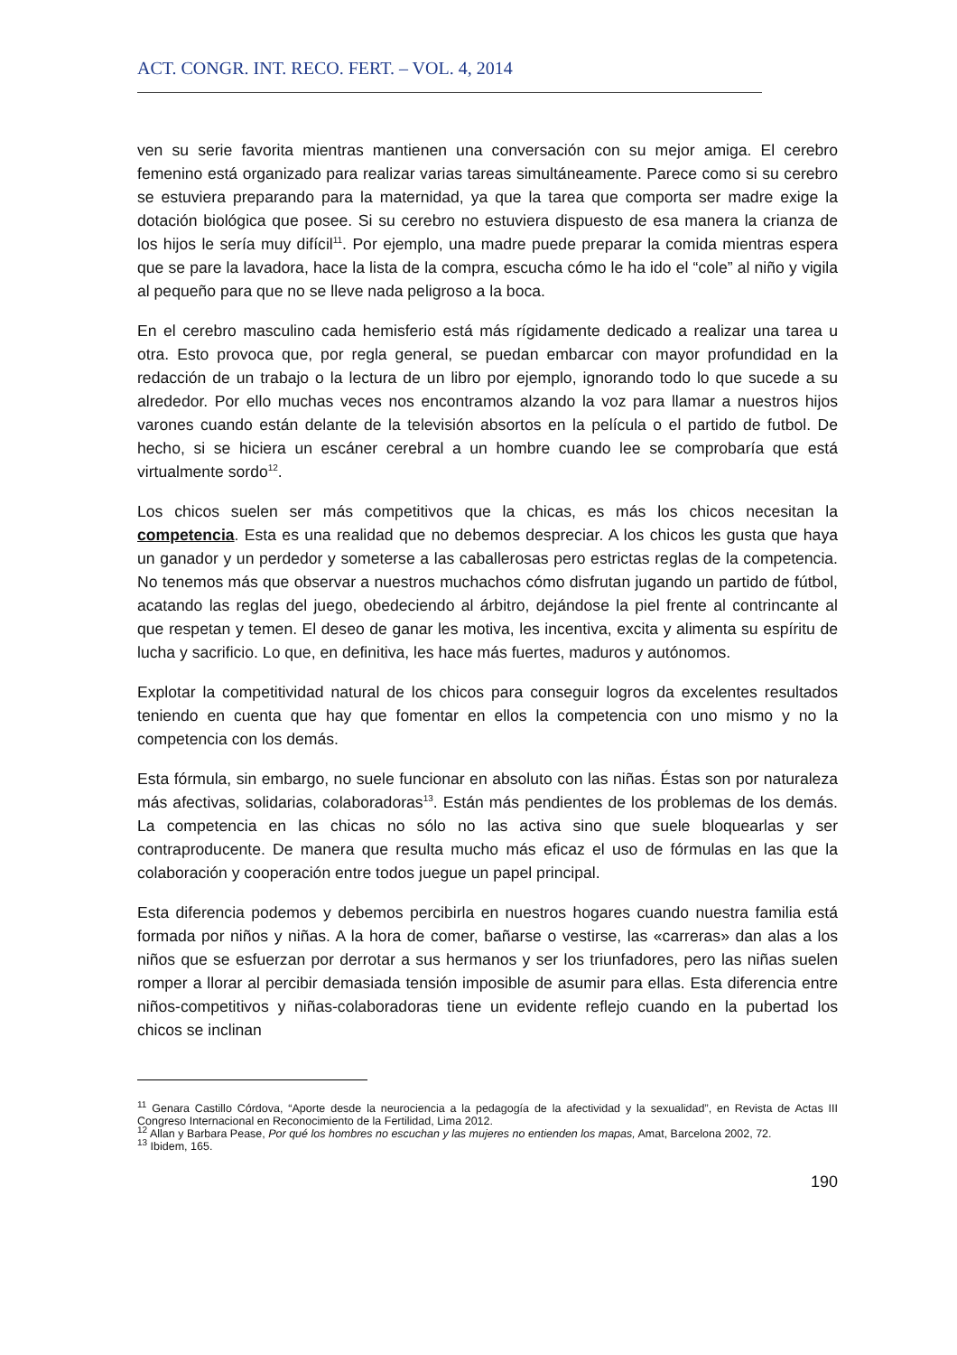ACT. CONGR. INT. RECO. FERT. – VOL. 4, 2014
ven su serie favorita mientras mantienen una conversación con su mejor amiga. El cerebro femenino está organizado para realizar varias tareas simultáneamente. Parece como si su cerebro se estuviera preparando para la maternidad, ya que la tarea que comporta ser madre exige la dotación biológica que posee. Si su cerebro no estuviera dispuesto de esa manera la crianza de los hijos le sería muy difícil<sup>11</sup>. Por ejemplo, una madre puede preparar la comida mientras espera que se pare la lavadora, hace la lista de la compra, escucha cómo le ha ido el “cole” al niño y vigila al pequeño para que no se lleve nada peligroso a la boca.
En el cerebro masculino cada hemisferio está más rígidamente dedicado a realizar una tarea u otra. Esto provoca que, por regla general, se puedan embarcar con mayor profundidad en la redacción de un trabajo o la lectura de un libro por ejemplo, ignorando todo lo que sucede a su alrededor. Por ello muchas veces nos encontramos alzando la voz para llamar a nuestros hijos varones cuando están delante de la televisión absortos en la película o el partido de futbol. De hecho, si se hiciera un escáner cerebral a un hombre cuando lee se comprobaría que está virtualmente sordo<sup>12</sup>.
Los chicos suelen ser más competitivos que la chicas, es más los chicos necesitan la competencia. Esta es una realidad que no debemos despreciar. A los chicos les gusta que haya un ganador y un perdedor y someterse a las caballerosas pero estrictas reglas de la competencia. No tenemos más que observar a nuestros muchachos cómo disfrutan jugando un partido de fútbol, acatando las reglas del juego, obedeciendo al árbitro, dejándose la piel frente al contrincante al que respetan y temen. El deseo de ganar les motiva, les incentiva, excita y alimenta su espíritu de lucha y sacrificio. Lo que, en definitiva, les hace más fuertes, maduros y autónomos.
Explotar la competitividad natural de los chicos para conseguir logros da excelentes resultados teniendo en cuenta que hay que fomentar en ellos la competencia con uno mismo y no la competencia con los demás.
Esta fórmula, sin embargo, no suele funcionar en absoluto con las niñas. Éstas son por naturaleza más afectivas, solidarias, colaboradoras<sup>13</sup>. Están más pendientes de los problemas de los demás. La competencia en las chicas no sólo no las activa sino que suele bloquearlas y ser contraproducente. De manera que resulta mucho más eficaz el uso de fórmulas en las que la colaboración y cooperación entre todos juegue un papel principal.
Esta diferencia podemos y debemos percibirla en nuestros hogares cuando nuestra familia está formada por niños y niñas. A la hora de comer, bañarse o vestirse, las «carreras» dan alas a los niños que se esfuerzan por derrotar a sus hermanos y ser los triunfadores, pero las niñas suelen romper a llorar al percibir demasiada tensión imposible de asumir para ellas. Esta diferencia entre niños-competitivos y niñas-colaboradoras tiene un evidente reflejo cuando en la pubertad los chicos se inclinan
<sup>11</sup> Genara Castillo Córdova, “Aporte desde la neurociencia a la pedagogía de la afectividad y la sexualidad”, en Revista de Actas III Congreso Internacional en Reconocimiento de la Fertilidad, Lima 2012.
<sup>12</sup> Allan y Barbara Pease, Por qué los hombres no escuchan y las mujeres no entienden los mapas, Amat, Barcelona 2002, 72.
<sup>13</sup> Ibidem, 165.
190